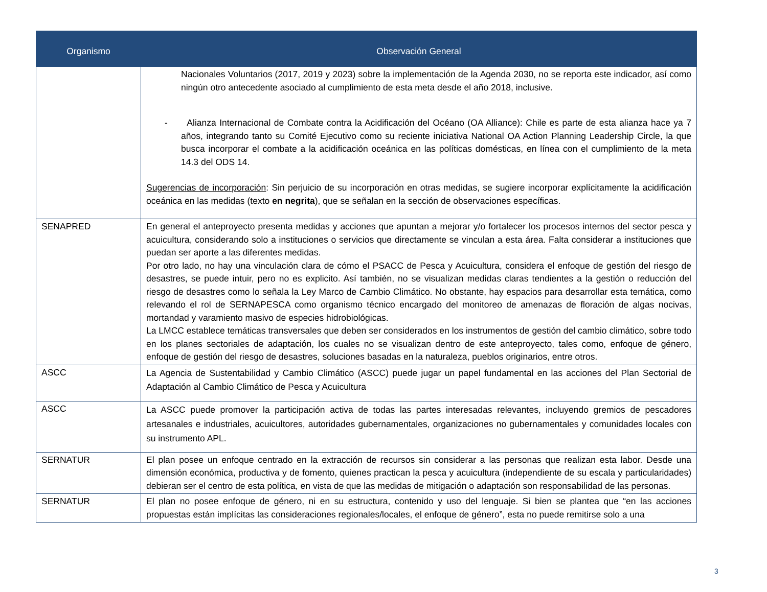| Organismo | Observación General |
| --- | --- |
| | Nacionales Voluntarios (2017, 2019 y 2023) sobre la implementación de la Agenda 2030, no se reporta este indicador, así como ningún otro antecedente asociado al cumplimiento de esta meta desde el año 2018, inclusive. - Alianza Internacional de Combate contra la Acidificación del Océano (OA Alliance): Chile es parte de esta alianza hace ya 7 años, integrando tanto su Comité Ejecutivo como su reciente iniciativa National OA Action Planning Leadership Circle, la que busca incorporar el combate a la acidificación oceánica en las políticas domésticas, en línea con el cumplimiento de la meta 14.3 del ODS 14. Sugerencias de incorporación : Sin perjuicio de su incorporación en otras medidas, se sugiere incorporar explícitamente la acidificación oceánica en las medidas (texto en negrita ), que se señalan en la sección de observaciones específicas. |
| SENAPRED | En general el anteproyecto presenta medidas y acciones que apuntan a mejorar y/o fortalecer los procesos internos del sector pesca y acuicultura, considerando solo a instituciones o servicios que directamente se vinculan a esta área. Falta considerar a instituciones que puedan ser aporte a las diferentes medidas. Por otro lado, no hay una vinculación clara de cómo el PSACC de Pesca y Acuicultura, considera el enfoque de gestión del riesgo de desastres, se puede intuir, pero no es explicito. Así también, no se visualizan medidas claras tendientes a la gestión o reducción del riesgo de desastres como lo señala la Ley Marco de Cambio Climático. No obstante, hay espacios para desarrollar esta temática, como relevando el rol de SERNAPESCA como organismo técnico encargado del monitoreo de amenazas de floración de algas nocivas, mortandad y varamiento masivo de especies hidrobiológicas. La LMCC establece temáticas transversales que deben ser considerados en los instrumentos de gestión del cambio climático, sobre todo en los planes sectoriales de adaptación, los cuales no se visualizan dentro de este anteproyecto, tales como, enfoque de género, enfoque de gestión del riesgo de desastres, soluciones basadas en la naturaleza, pueblos originarios, entre otros. |
| ASCC | La Agencia de Sustentabilidad y Cambio Climático (ASCC) puede jugar un papel fundamental en las acciones del Plan Sectorial de Adaptación al Cambio Climático de Pesca y Acuicultura |
| ASCC | La ASCC puede promover la participación activa de todas las partes interesadas relevantes, incluyendo gremios de pescadores artesanales e industriales, acuicultores, autoridades gubernamentales, organizaciones no gubernamentales y comunidades locales con su instrumento APL. |
| SERNATUR | El plan posee un enfoque centrado en la extracción de recursos sin considerar a las personas que realizan esta labor. Desde una dimensión económica, productiva y de fomento, quienes practican la pesca y acuicultura (independiente de su escala y particularidades) debieran ser el centro de esta política, en vista de que las medidas de mitigación o adaptación son responsabilidad de las personas. |
| SERNATUR | El plan no posee enfoque de género, ni en su estructura, contenido y uso del lenguaje. Si bien se plantea que “en las acciones propuestas están implícitas las consideraciones regionales/locales, el enfoque de género”, esta no puede remitirse solo a una |
3